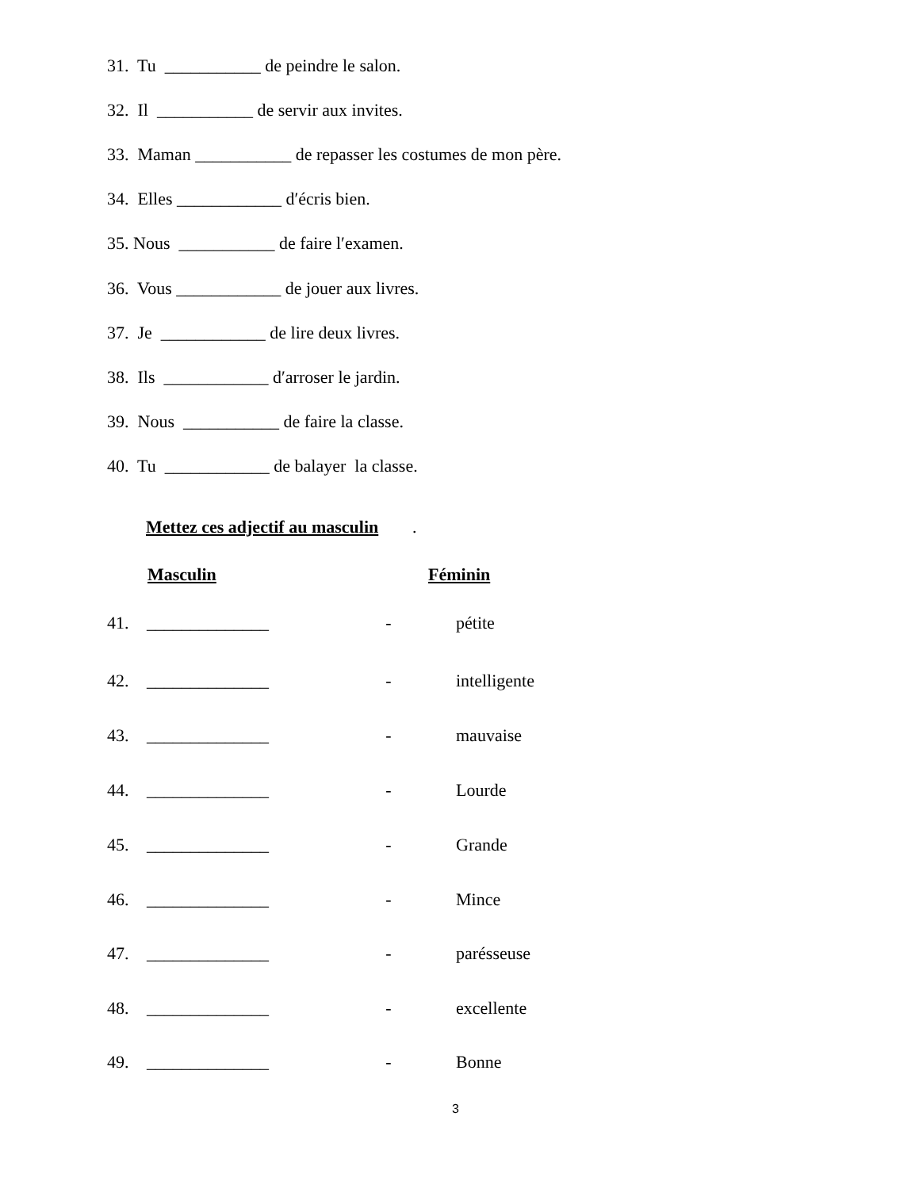31. Tu ___________ de peindre le salon.
32. Il ___________ de servir aux invites.
33. Maman ___________ de repasser les costumes de mon père.
34. Elles ____________ d′écris bien.
35. Nous ___________ de faire l′examen.
36. Vous ____________ de jouer aux livres.
37. Je ____________ de lire deux livres.
38. Ils ____________ d′arroser le jardin.
39. Nous ___________ de faire la classe.
40. Tu ____________ de balayer la classe.
Mettez ces adjectif au masculin
.
Masculin Féminin
41. ______________ - pétite
42. ______________ - intelligente
43. ______________ - mauvaise
44. ______________ - Lourde
45. ______________ - Grande
46. ______________ - Mince
47. ______________ - parésseuse
48. ______________ - excellente
49. ______________ - Bonne
3